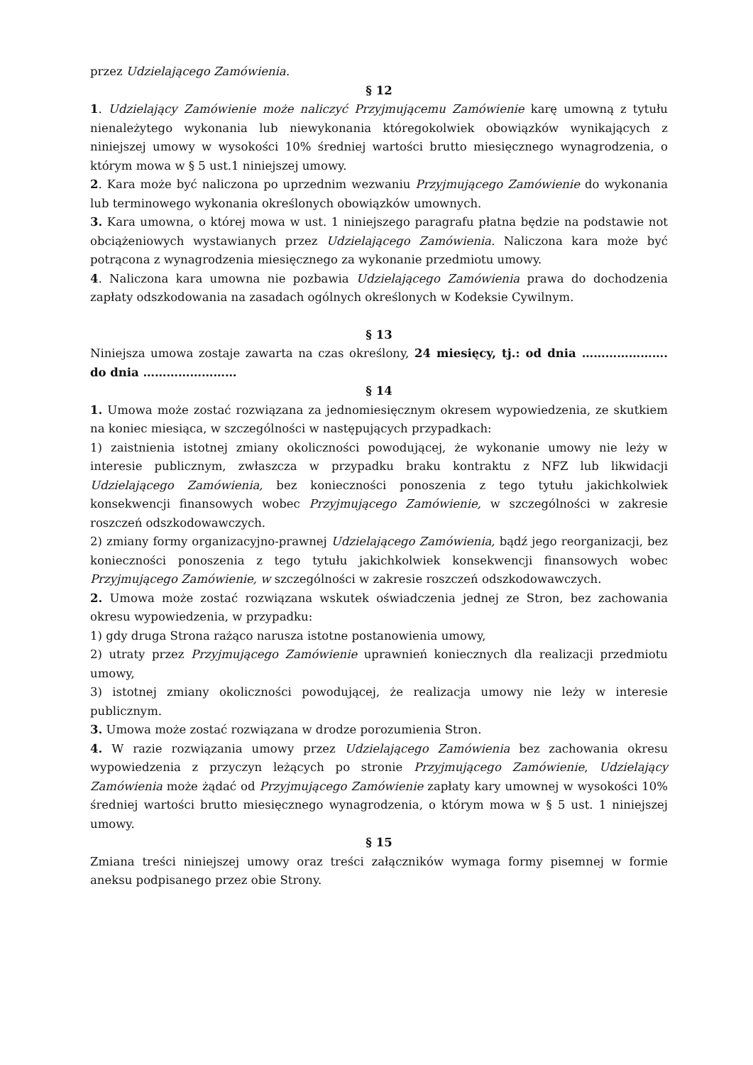przez Udzielającego Zamówienia.
§ 12
1. Udzielający Zamówienie może naliczyć Przyjmującemu Zamówienie karę umowną z tytułu nienależytego wykonania lub niewykonania któregokolwiek obowiązków wynikających z niniejszej umowy w wysokości 10% średniej wartości brutto miesięcznego wynagrodzenia, o którym mowa w § 5 ust.1 niniejszej umowy.
2. Kara może być naliczona po uprzednim wezwaniu Przyjmującego Zamówienie do wykonania lub terminowego wykonania określonych obowiązków umownych.
3. Kara umowna, o której mowa w ust. 1 niniejszego paragrafu płatna będzie na podstawie not obciążeniowych wystawianych przez Udzielającego Zamówienia. Naliczona kara może być potrącona z wynagrodzenia miesięcznego za wykonanie przedmiotu umowy.
4. Naliczona kara umowna nie pozbawia Udzielającego Zamówienia prawa do dochodzenia zapłaty odszkodowania na zasadach ogólnych określonych w Kodeksie Cywilnym.
§ 13
Niniejsza umowa zostaje zawarta na czas określony, 24 miesięcy, tj.: od dnia …………………. do dnia ……………………
§ 14
1. Umowa może zostać rozwiązana za jednomiesięcznym okresem wypowiedzenia, ze skutkiem na koniec miesiąca, w szczególności w następujących przypadkach:
1) zaistnienia istotnej zmiany okoliczności powodującej, że wykonanie umowy nie leży w interesie publicznym, zwłaszcza w przypadku braku kontraktu z NFZ lub likwidacji Udzielającego Zamówienia, bez konieczności ponoszenia z tego tytułu jakichkolwiek konsekwencji finansowych wobec Przyjmującego Zamówienie, w szczególności w zakresie roszczeń odszkodowawczych.
2) zmiany formy organizacyjno-prawnej Udzielającego Zamówienia, bądź jego reorganizacji, bez konieczności ponoszenia z tego tytułu jakichkolwiek konsekwencji finansowych wobec Przyjmującego Zamówienie, w szczególności w zakresie roszczeń odszkodowawczych.
2. Umowa może zostać rozwiązana wskutek oświadczenia jednej ze Stron, bez zachowania okresu wypowiedzenia, w przypadku:
1) gdy druga Strona rażąco narusza istotne postanowienia umowy,
2) utraty przez Przyjmującego Zamówienie uprawnień koniecznych dla realizacji przedmiotu umowy,
3) istotnej zmiany okoliczności powodującej, że realizacja umowy nie leży w interesie publicznym.
3. Umowa może zostać rozwiązana w drodze porozumienia Stron.
4. W razie rozwiązania umowy przez Udzielającego Zamówienia bez zachowania okresu wypowiedzenia z przyczyn leżących po stronie Przyjmującego Zamówienie, Udzielający Zamówienia może żądać od Przyjmującego Zamówienie zapłaty kary umownej w wysokości 10% średniej wartości brutto miesięcznego wynagrodzenia, o którym mowa w § 5 ust. 1 niniejszej umowy.
§ 15
Zmiana treści niniejszej umowy oraz treści załączników wymaga formy pisemnej w formie aneksu podpisanego przez obie Strony.